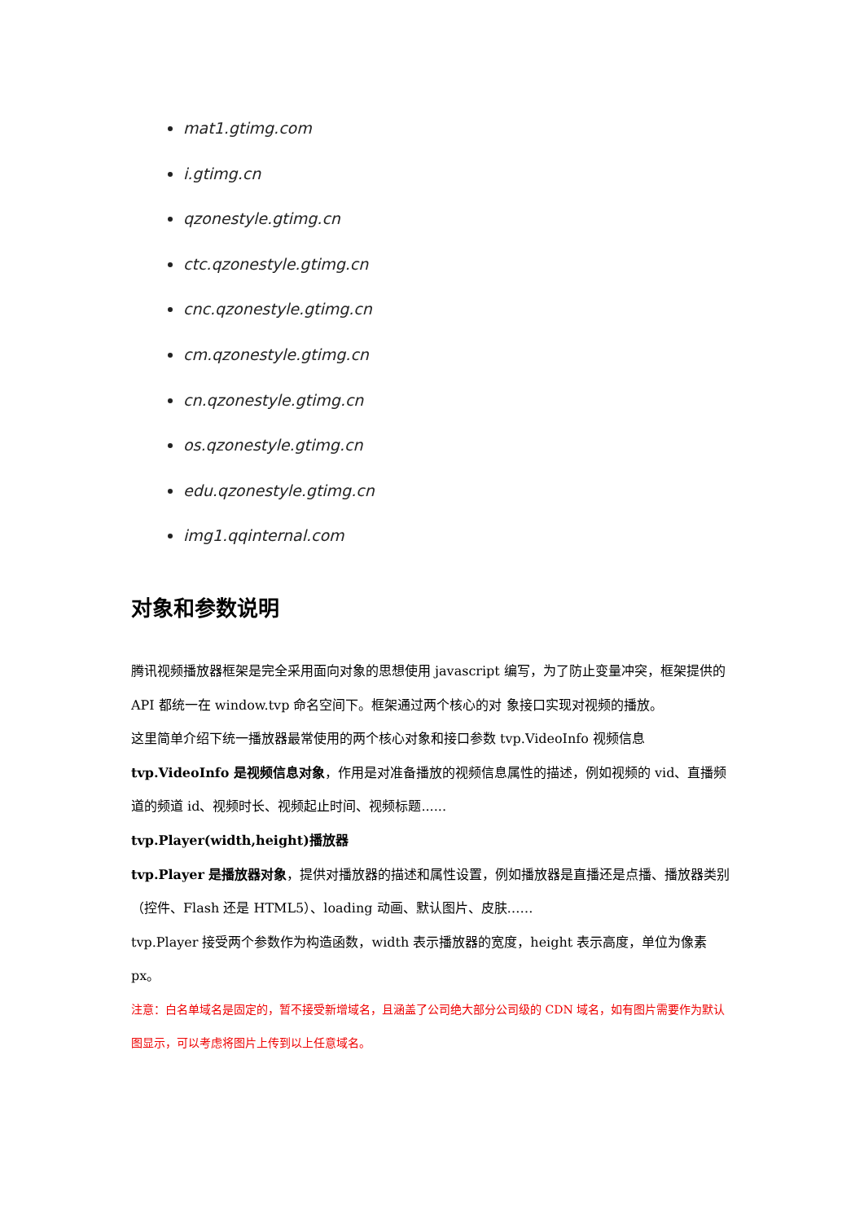mat1.gtimg.com
i.gtimg.cn
qzonestyle.gtimg.cn
ctc.qzonestyle.gtimg.cn
cnc.qzonestyle.gtimg.cn
cm.qzonestyle.gtimg.cn
cn.qzonestyle.gtimg.cn
os.qzonestyle.gtimg.cn
edu.qzonestyle.gtimg.cn
img1.qqinternal.com
对象和参数说明
腾讯视频播放器框架是完全采用面向对象的思想使用 javascript 编写，为了防止变量冲突，框架提供的 API 都统一在 window.tvp 命名空间下。框架通过两个核心的对 象接口实现对视频的播放。
这里简单介绍下统一播放器最常使用的两个核心对象和接口参数 tvp.VideoInfo 视频信息
tvp.VideoInfo 是视频信息对象，作用是对准备播放的视频信息属性的描述，例如视频的 vid、直播频道的频道 id、视频时长、视频起止时间、视频标题......
tvp.Player(width,height)播放器
tvp.Player 是播放器对象，提供对播放器的描述和属性设置，例如播放器是直播还是点播、播放器类别（控件、Flash 还是 HTML5）、loading 动画、默认图片、皮肤……
tvp.Player 接受两个参数作为构造函数，width 表示播放器的宽度，height 表示高度，单位为像素 px。
注意：白名单域名是固定的，暂不接受新增域名，且涵盖了公司绝大部分公司级的 CDN 域名，如有图片需要作为默认图显示，可以考虑将图片上传到以上任意域名。